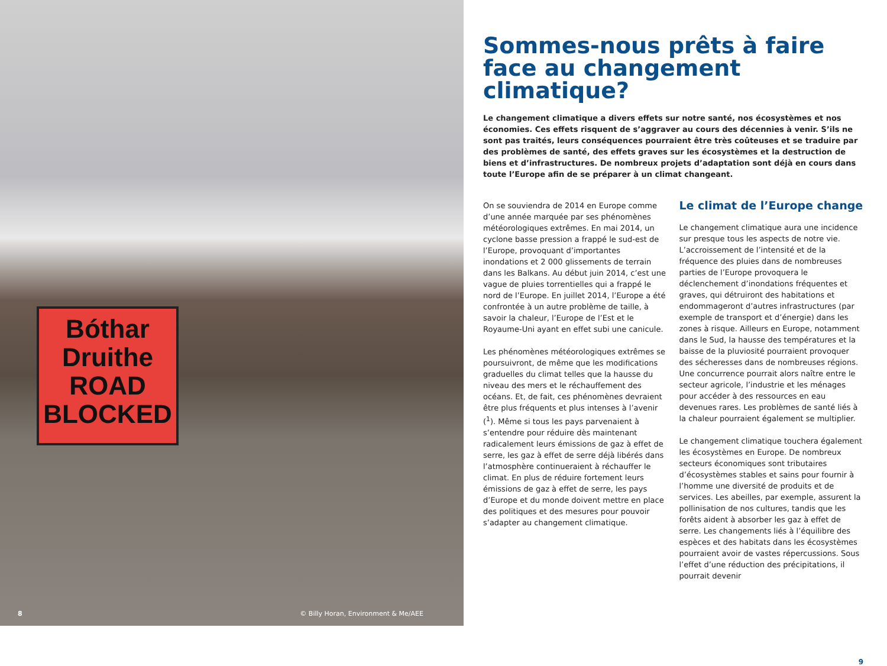Bóthar
Druithe
ROAD
BLOCKED
8 © Billy Horan, Environment & Me/AEE
Sommes-nous prêts à faire face au changement climatique?
Le changement climatique a divers effets sur notre santé, nos écosystèmes et nos économies. Ces effets risquent de s’aggraver au cours des décennies à venir. S’ils ne sont pas traités, leurs conséquences pourraient être très coûteuses et se traduire par des problèmes de santé, des effets graves sur les écosystèmes et la destruction de biens et d’infrastructures. De nombreux projets d’adaptation sont déjà en cours dans toute l’Europe afin de se préparer à un climat changeant.
On se souviendra de 2014 en Europe comme d’une année marquée par ses phénomènes météorologiques extrêmes. En mai 2014, un cyclone basse pression a frappé le sud-est de l’Europe, provoquant d’importantes inondations et 2 000 glissements de terrain dans les Balkans. Au début juin 2014, c’est une vague de pluies torrentielles qui a frappé le nord de l’Europe. En juillet 2014, l’Europe a été confrontée à un autre problème de taille, à savoir la chaleur, l’Europe de l’Est et le Royaume-Uni ayant en effet subi une canicule.
Les phénomènes météorologiques extrêmes se poursuivront, de même que les modifications graduelles du climat telles que la hausse du niveau des mers et le réchauffement des océans. Et, de fait, ces phénomènes devraient être plus fréquents et plus intenses à l’avenir (<sup>1</sup>). Même si tous les pays parvenaient à s’entendre pour réduire dès maintenant radicalement leurs émissions de gaz à effet de serre, les gaz à effet de serre déjà libérés dans l’atmosphère continueraient à réchauffer le climat. En plus de réduire fortement leurs émissions de gaz à effet de serre, les pays d’Europe et du monde doivent mettre en place des politiques et des mesures pour pouvoir s’adapter au changement climatique.
Le climat de l’Europe change
Le changement climatique aura une incidence sur presque tous les aspects de notre vie. L’accroissement de l’intensité et de la fréquence des pluies dans de nombreuses parties de l’Europe provoquera le déclenchement d’inondations fréquentes et graves, qui détruiront des habitations et endommageront d’autres infrastructures (par exemple de transport et d’énergie) dans les zones à risque. Ailleurs en Europe, notamment dans le Sud, la hausse des températures et la baisse de la pluviosité pourraient provoquer des sécheresses dans de nombreuses régions. Une concurrence pourrait alors naître entre le secteur agricole, l’industrie et les ménages pour accéder à des ressources en eau devenues rares. Les problèmes de santé liés à la chaleur pourraient également se multiplier.
Le changement climatique touchera également les écosystèmes en Europe. De nombreux secteurs économiques sont tributaires d’écosystèmes stables et sains pour fournir à l’homme une diversité de produits et de services. Les abeilles, par exemple, assurent la pollinisation de nos cultures, tandis que les forêts aident à absorber les gaz à effet de serre. Les changements liés à l’équilibre des espèces et des habitats dans les écosystèmes pourraient avoir de vastes répercussions. Sous l’effet d’une réduction des précipitations, il pourrait devenir
9